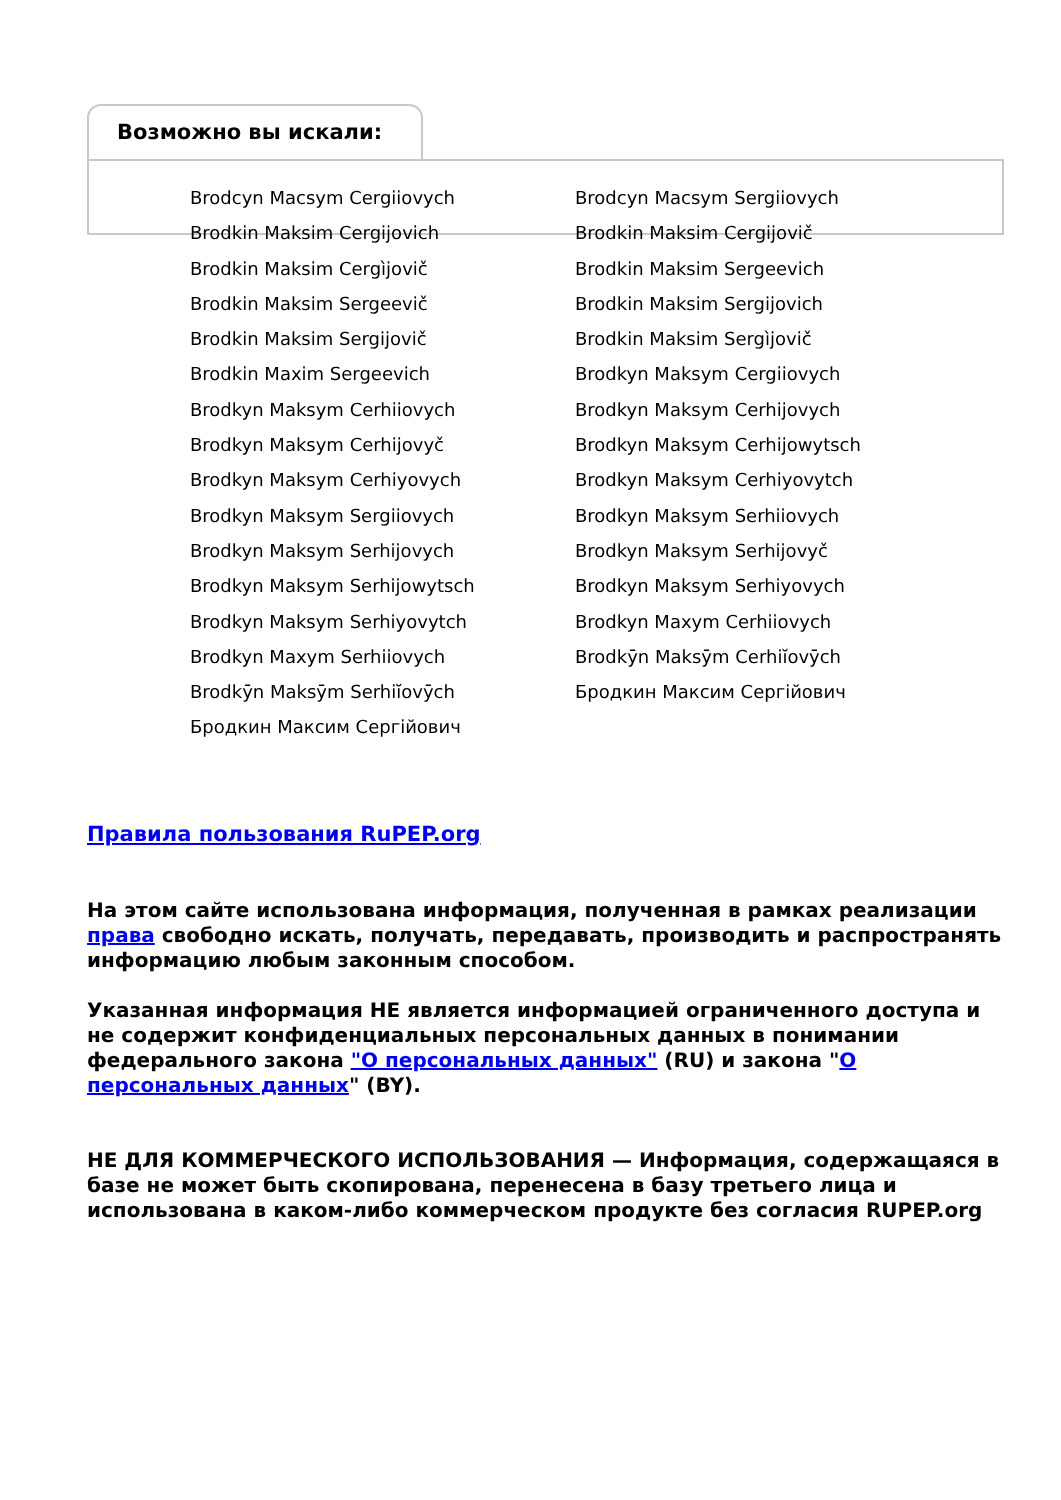Возможно вы искали:
Brodcyn Macsym Cergiiovych
Brodcyn Macsym Sergiiovych
Brodkin Maksim Cergijovich
Brodkin Maksim Cergijovič
Brodkin Maksim Cergìjovič
Brodkin Maksim Sergeevich
Brodkin Maksim Sergeevič
Brodkin Maksim Sergijovich
Brodkin Maksim Sergijovič
Brodkin Maksim Sergìjovič
Brodkin Maxim Sergeevich
Brodkyn Maksym Cergiiovych
Brodkyn Maksym Cerhiiovych
Brodkyn Maksym Cerhijovych
Brodkyn Maksym Cerhijovyč
Brodkyn Maksym Cerhijowytsch
Brodkyn Maksym Cerhiyovych
Brodkyn Maksym Cerhiyovytch
Brodkyn Maksym Sergiiovych
Brodkyn Maksym Serhiiovych
Brodkyn Maksym Serhijovych
Brodkyn Maksym Serhijovyč
Brodkyn Maksym Serhijowytsch
Brodkyn Maksym Serhiyovych
Brodkyn Maksym Serhiyovytch
Brodkyn Maxym Cerhiiovych
Brodkyn Maxym Serhiiovych
Brodkȳn Maksȳm Cerhiĭovȳch
Brodkȳn Maksȳm Serhiĭovȳch
Бродкин Максим Сергійович
Бродкин Максим Сергійович
Правила пользования RuPEP.org
На этом сайте использована информация, полученная в рамках реализации права свободно искать, получать, передавать, производить и распространять информацию любым законным способом.
Указанная информация НЕ является информацией ограниченного доступа и не содержит конфиденциальных персональных данных в понимании федерального закона "О персональных данных" (RU) и закона "О персональных данных" (BY).
НЕ ДЛЯ КОММЕРЧЕСКОГО ИСПОЛЬЗОВАНИЯ — Информация, содержащаяся в базе не может быть скопирована, перенесена в базу третьего лица и использована в каком-либо коммерческом продукте без согласия RUPEP.org